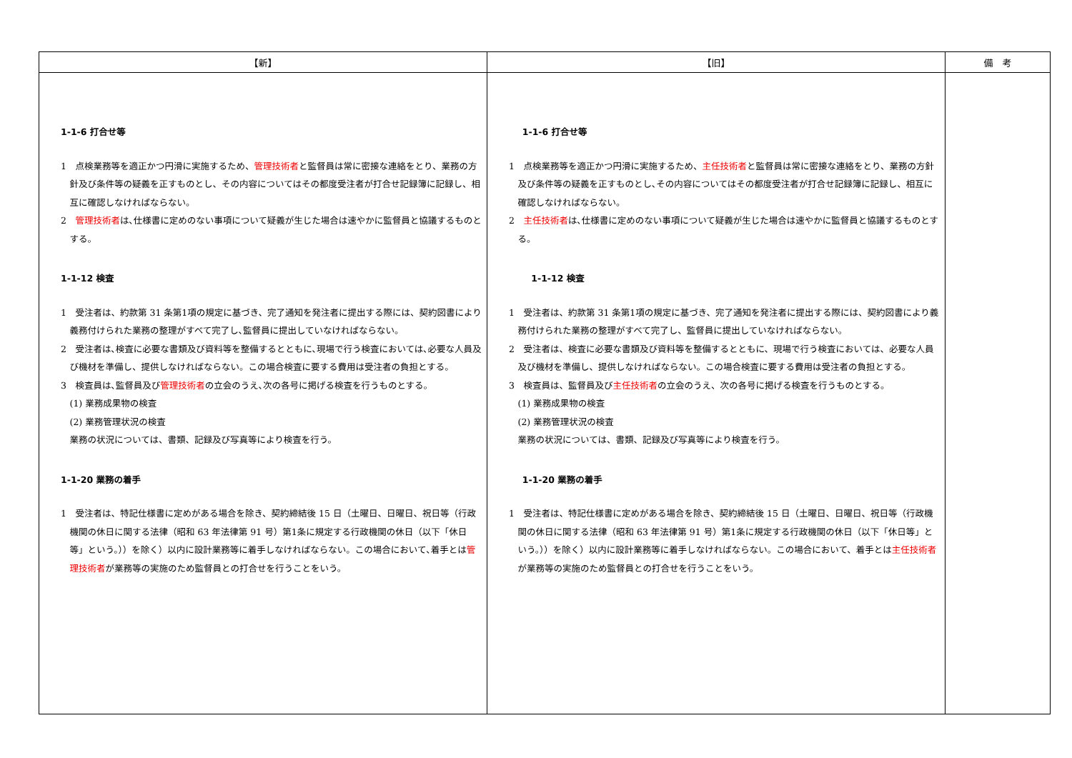| 【新】 | 【旧】 | 備 考 |
| --- | --- | --- |
| 1-1-6 打合せ等 1 点検業務等を適正かつ円滑に実施するため、 管理技術者 と監督員は常に密接な連絡をとり、業務の方針及び条件等の疑義を正すものとし、その内容についてはその都度受注者が打合せ記録簿に記録し、相互に確認しなければならない。 2 管理技術者 は､仕様書に定めのない事項について疑義が生じた場合は速やかに監督員と協議するものとする。 1-1-12 検査 1 受注者は、約款第 31 条第1項の規定に基づき、完了通知を発注者に提出する際には、契約図書により義務付けられた業務の整理がすべて完了し､監督員に提出していなければならない。 2 受注者は､検査に必要な書類及び資料等を整備するとともに､現場で行う検査においては､必要な人員及び機材を準備し、提供しなければならない。この場合検査に要する費用は受注者の負担とする。 3 検査員は､監督員及び 管理技術者 の立会のうえ､次の各号に掲げる検査を行うものとする。 (1) 業務成果物の検査 (2) 業務管理状況の検査 業務の状況については、書類、記録及び写真等により検査を行う。 1-1-20 業務の着手 1 受注者は、特記仕様書に定めがある場合を除き、契約締結後 15 日（土曜日、日曜日、祝日等（行政機関の休日に関する法律（昭和 63 年法律第 91 号）第1条に規定する行政機関の休日（以下「休日等」という。））を除く）以内に設計業務等に着手しなければならない。この場合において､着手とは 管理技術者 が業務等の実施のため監督員との打合せを行うことをいう。 | 1-1-6 打合せ等 1 点検業務等を適正かつ円滑に実施するため、 主任技術者 と監督員は常に密接な連絡をとり、業務の方針及び条件等の疑義を正すものとし､その内容についてはその都度受注者が打合せ記録簿に記録し、相互に確認しなければならない。 2 主任技術者 は､仕様書に定めのない事項について疑義が生じた場合は速やかに監督員と協議するものとする。 1-1-12 検査 1 受注者は、約款第 31 条第1項の規定に基づき、完了通知を発注者に提出する際には、契約図書により義務付けられた業務の整理がすべて完了し、監督員に提出していなければならない。 2 受注者は、検査に必要な書類及び資料等を整備するとともに、現場で行う検査においては、必要な人員及び機材を準備し、提供しなければならない。この場合検査に要する費用は受注者の負担とする。 3 検査員は、監督員及び 主任技術者 の立会のうえ、次の各号に掲げる検査を行うものとする。 (1) 業務成果物の検査 (2) 業務管理状況の検査 業務の状況については、書類、記録及び写真等により検査を行う。 1-1-20 業務の着手 1 受注者は、特記仕様書に定めがある場合を除き、契約締結後 15 日（土曜日、日曜日、祝日等（行政機関の休日に関する法律（昭和 63 年法律第 91 号）第1条に規定する行政機関の休日（以下「休日等」という。））を除く）以内に設計業務等に着手しなければならない。この場合において、着手とは 主任技術者 が業務等の実施のため監督員との打合せを行うことをいう。 | |